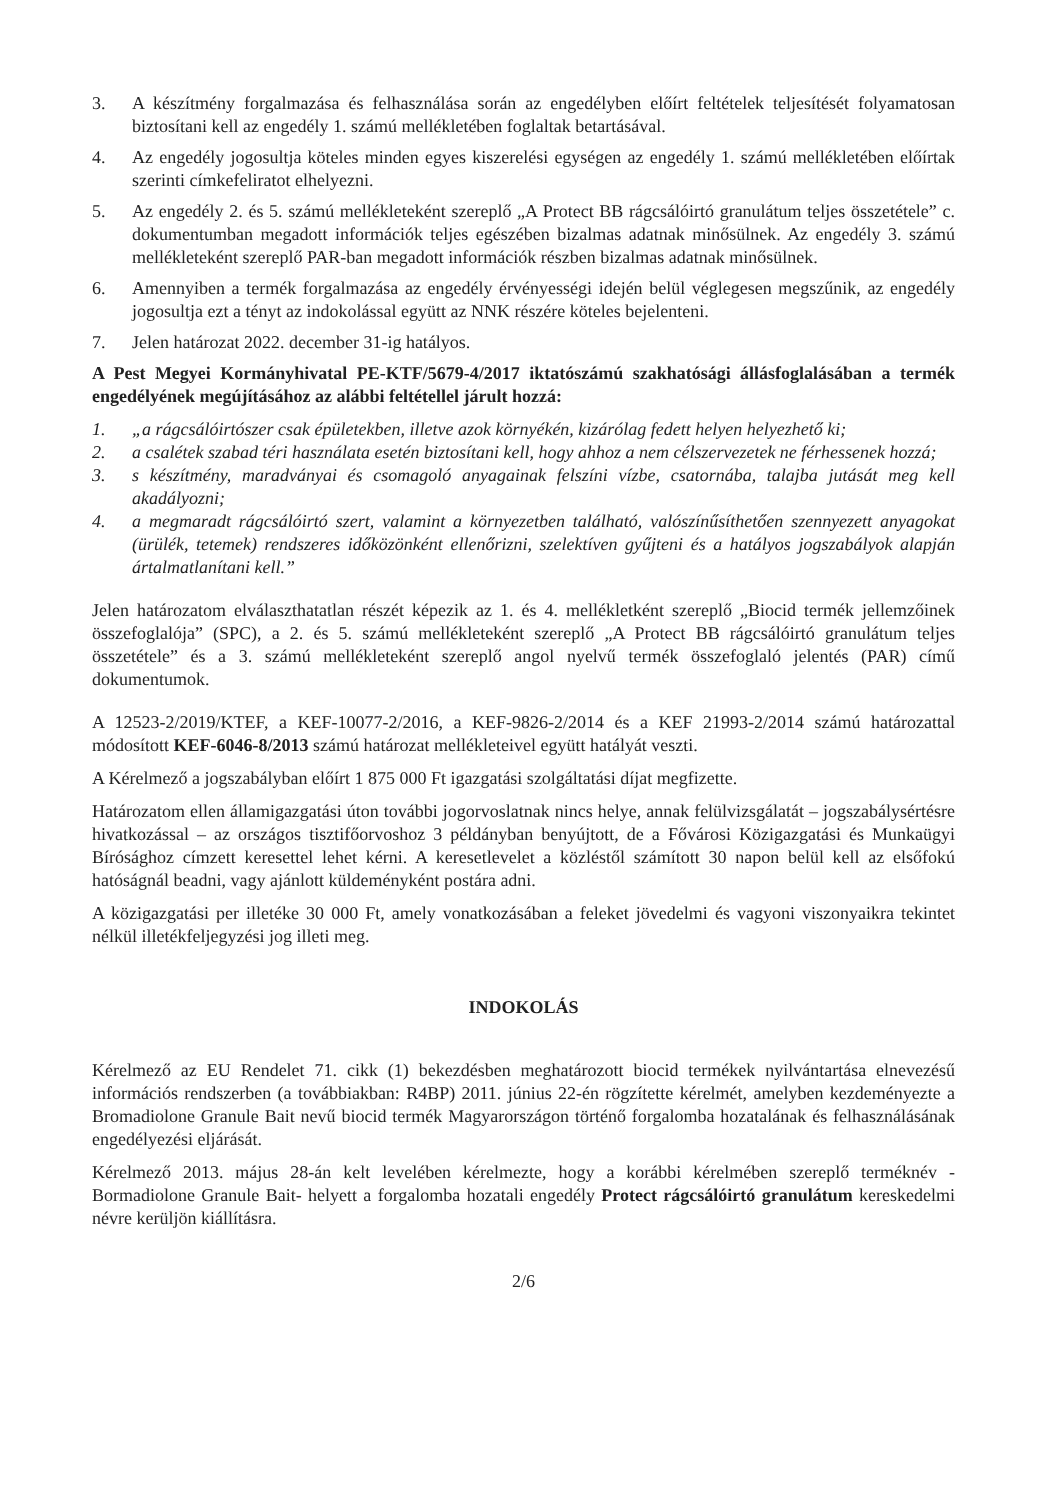3. A készítmény forgalmazása és felhasználása során az engedélyben előírt feltételek teljesítését folyamatosan biztosítani kell az engedély 1. számú mellékletében foglaltak betartásával.
4. Az engedély jogosultja köteles minden egyes kiszerelési egységen az engedély 1. számú mellékletében előírtak szerinti címkefeliratot elhelyezni.
5. Az engedély 2. és 5. számú mellékleteként szereplő „A Protect BB rágcsálóirtó granulátum teljes összetétele” c. dokumentumban megadott információk teljes egészében bizalmas adatnak minősülnek. Az engedély 3. számú mellékleteként szereplő PAR-ban megadott információk részben bizalmas adatnak minősülnek.
6. Amennyiben a termék forgalmazása az engedély érvényességi idején belül véglegesen megszűnik, az engedély jogosultja ezt a tényt az indokolással együtt az NNK részére köteles bejelenteni.
7. Jelen határozat 2022. december 31-ig hatályos.
A Pest Megyei Kormányhivatal PE-KTF/5679-4/2017 iktatószámú szakhatósági állásfoglalásában a termék engedélyének megújításához az alábbi feltétellel járult hozzá:
1. „a rágcsálóirtószer csak épületekben, illetve azok környékén, kizárólag fedett helyen helyezhető ki;
2. a csalétek szabad téri használata esetén biztosítani kell, hogy ahhoz a nem célszervezetek ne férhessenek hozzá;
3. s készítmény, maradványai és csomagoló anyagainak felszíni vízbe, csatornába, talajba jutását meg kell akadályozni;
4. a megmaradt rágcsálóirtó szert, valamint a környezetben található, valószínűsíthetően szennyezett anyagokat (ürülék, tetemek) rendszeres időközönként ellenőrizni, szelektíven gyűjteni és a hatályos jogszabályok alapján ártalmatlanítani kell.”
Jelen határozatom elválaszthatatlan részét képezik az 1. és 4. mellékletként szereplő „Biocid termék jellemzőinek összefoglalója” (SPC), a 2. és 5. számú mellékleteként szereplő „A Protect BB rágcsálóirtó granulátum teljes összetétele” és a 3. számú mellékleteként szereplő angol nyelvű termék összefoglaló jelentés (PAR) című dokumentumok.
A 12523-2/2019/KTEF, a KEF-10077-2/2016, a KEF-9826-2/2014 és a KEF 21993-2/2014 számú határozattal módosított KEF-6046-8/2013 számú határozat mellékleteivel együtt hatályát veszti.
A Kérelmező a jogszabályban előírt 1 875 000 Ft igazgatási szolgáltatási díjat megfizette.
Határozatom ellen államigazgatási úton további jogorvoslatnak nincs helye, annak felülvizsgálatát – jogszabálysértésre hivatkozással – az országos tisztifőorvoshoz 3 példányban benyújtott, de a Fővárosi Közigazgatási és Munkaügyi Bírósághoz címzett keresettel lehet kérni. A keresetlevelet a közléstől számított 30 napon belül kell az elsőfokú hatóságnál beadni, vagy ajánlott küldeményként postára adni.
A közigazgatási per illetéke 30 000 Ft, amely vonatkozásában a feleket jövedelmi és vagyoni viszonyaikra tekintet nélkül illetékfeljegyzési jog illeti meg.
INDOKOLÁS
Kérelmező az EU Rendelet 71. cikk (1) bekezdésben meghatározott biocid termékek nyilvántartása elnevezésű információs rendszerben (a továbbiakban: R4BP) 2011. június 22-én rögzítette kérelmét, amelyben kezdeményezte a Bromadiolone Granule Bait nevű biocid termék Magyarországon történő forgalomba hozatalának és felhasználásának engedélyezési eljárását.
Kérelmező 2013. május 28-án kelt levelében kérelmezte, hogy a korábbi kérelmében szereplő terméknév -Bormadiolone Granule Bait- helyett a forgalomba hozatali engedély Protect rágcsálóirtó granulátum kereskedelmi névre kerüljön kiállításra.
2/6